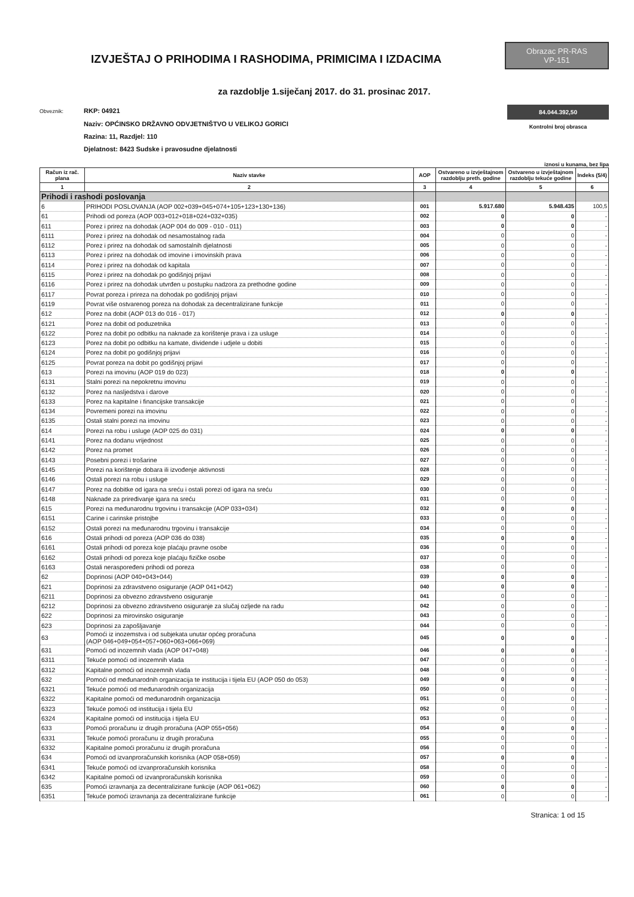IZVJEŠTAJ O PRIHODIMA I RASHODIMA, PRIMICIMA I IZDACIMA
Obrazac PR-RAS
VP-151
za razdoblje 1.siječanj 2017. do 31. prosinac 2017.
Obveznik: RKP: 04921
Naziv: OPĆINSKO DRŽAVNO ODVJETNIŠTVO U VELIKOJ GORICI
Razina: 11, Razdjel: 110
Djelatnost: 8423 Sudske i pravosudne djelatnosti
84.044.392,50
Kontrolni broj obrasca
iznosi u kunama, bez lipa
| Račun iz rač. plana | Naziv stavke | AOP | Ostvareno u izvještajnom razdoblju preth. godine | Ostvareno u izvještajnom razdoblju tekuće godine | Indeks (5/4) |
| --- | --- | --- | --- | --- | --- |
| 1 | 2 | 3 | 4 | 5 | 6 |
| Prihodi i rashodi poslovanja | | | | | |
| 6 | PRIHODI POSLOVANJA (AOP 002+039+045+074+105+123+130+136) | 001 | 5.917.680 | 5.948.435 | 100,5 |
| 61 | Prihodi od poreza (AOP 003+012+018+024+032+035) | 002 | 0 | 0 | - |
| 611 | Porez i prirez na dohodak (AOP 004 do 009 - 010 - 011) | 003 | 0 | 0 | - |
| 6111 | Porez i prirez na dohodak od nesamostalnog rada | 004 | 0 | 0 | - |
| 6112 | Porez i prirez na dohodak od samostalnih djelatnosti | 005 | 0 | 0 | - |
| 6113 | Porez i prirez na dohodak od imovine i imovinskih prava | 006 | 0 | 0 | - |
| 6114 | Porez i prirez na dohodak od kapitala | 007 | 0 | 0 | - |
| 6115 | Porez i prirez na dohodak po godišnjoj prijavi | 008 | 0 | 0 | - |
| 6116 | Porez i prirez na dohodak utvrđen u postupku nadzora za prethodne godine | 009 | 0 | 0 | - |
| 6117 | Povrat poreza i prireza na dohodak po godišnjoj prijavi | 010 | 0 | 0 | - |
| 6119 | Povrat više ostvarenog poreza na dohodak za decentralizirane funkcije | 011 | 0 | 0 | - |
| 612 | Porez na dobit (AOP 013 do 016 - 017) | 012 | 0 | 0 | - |
| 6121 | Porez na dobit od poduzetnika | 013 | 0 | 0 | - |
| 6122 | Porez na dobit po odbitku na naknade za korištenje prava i za usluge | 014 | 0 | 0 | - |
| 6123 | Porez na dobit po odbitku na kamate, dividende i udjele u dobiti | 015 | 0 | 0 | - |
| 6124 | Porez na dobit po godišnjoj prijavi | 016 | 0 | 0 | - |
| 6125 | Povrat poreza na dobit po godišnjoj prijavi | 017 | 0 | 0 | - |
| 613 | Porezi na imovinu (AOP 019 do 023) | 018 | 0 | 0 | - |
| 6131 | Stalni porezi na nepokretnu imovinu | 019 | 0 | 0 | - |
| 6132 | Porez na nasljedstva i darove | 020 | 0 | 0 | - |
| 6133 | Porez na kapitalne i financijske transakcije | 021 | 0 | 0 | - |
| 6134 | Povremeni porezi na imovinu | 022 | 0 | 0 | - |
| 6135 | Ostali stalni porezi na imovinu | 023 | 0 | 0 | - |
| 614 | Porezi na robu i usluge (AOP 025 do 031) | 024 | 0 | 0 | - |
| 6141 | Porez na dodanu vrijednost | 025 | 0 | 0 | - |
| 6142 | Porez na promet | 026 | 0 | 0 | - |
| 6143 | Posebni porezi i trošarine | 027 | 0 | 0 | - |
| 6145 | Porezi na korištenje dobara ili izvođenje aktivnosti | 028 | 0 | 0 | - |
| 6146 | Ostali porezi na robu i usluge | 029 | 0 | 0 | - |
| 6147 | Porez na dobitke od igara na sreću i ostali porezi od igara na sreću | 030 | 0 | 0 | - |
| 6148 | Naknade za priređivanje igara na sreću | 031 | 0 | 0 | - |
| 615 | Porezi na međunarodnu trgovinu i transakcije (AOP 033+034) | 032 | 0 | 0 | - |
| 6151 | Carine i carinske pristojbe | 033 | 0 | 0 | - |
| 6152 | Ostali porezi na međunarodnu trgovinu i transakcije | 034 | 0 | 0 | - |
| 616 | Ostali prihodi od poreza (AOP 036 do 038) | 035 | 0 | 0 | - |
| 6161 | Ostali prihodi od poreza koje plaćaju pravne osobe | 036 | 0 | 0 | - |
| 6162 | Ostali prihodi od poreza koje plaćaju fizičke osobe | 037 | 0 | 0 | - |
| 6163 | Ostali neraspoređeni prihodi od poreza | 038 | 0 | 0 | - |
| 62 | Doprinosi (AOP 040+043+044) | 039 | 0 | 0 | - |
| 621 | Doprinosi za zdravstveno osiguranje (AOP 041+042) | 040 | 0 | 0 | - |
| 6211 | Doprinosi za obvezno zdravstveno osiguranje | 041 | 0 | 0 | - |
| 6212 | Doprinosi za obvezno zdravstveno osiguranje za slučaj ozljede na radu | 042 | 0 | 0 | - |
| 622 | Doprinosi za mirovinsko osiguranje | 043 | 0 | 0 | - |
| 623 | Doprinosi za zapošljavanje | 044 | 0 | 0 | - |
| 63 | Pomoći iz inozemstva i od subjekata unutar općeg proračuna (AOP 046+049+054+057+060+063+066+069) | 045 | 0 | 0 | - |
| 631 | Pomoći od inozemnih vlada (AOP 047+048) | 046 | 0 | 0 | - |
| 6311 | Tekuće pomoći od inozemnih vlada | 047 | 0 | 0 | - |
| 6312 | Kapitalne pomoći od inozemnih vlada | 048 | 0 | 0 | - |
| 632 | Pomoći od međunarodnih organizacija te institucija i tijela EU (AOP 050 do 053) | 049 | 0 | 0 | - |
| 6321 | Tekuće pomoći od međunarodnih organizacija | 050 | 0 | 0 | - |
| 6322 | Kapitalne pomoći od međunarodnih organizacija | 051 | 0 | 0 | - |
| 6323 | Tekuće pomoći od institucija i tijela EU | 052 | 0 | 0 | - |
| 6324 | Kapitalne pomoći od institucija i tijela EU | 053 | 0 | 0 | - |
| 633 | Pomoći proračunu iz drugih proračuna (AOP 055+056) | 054 | 0 | 0 | - |
| 6331 | Tekuće pomoći proračunu iz drugih proračuna | 055 | 0 | 0 | - |
| 6332 | Kapitalne pomoći proračunu iz drugih proračuna | 056 | 0 | 0 | - |
| 634 | Pomoći od izvanproračunskih korisnika (AOP 058+059) | 057 | 0 | 0 | - |
| 6341 | Tekuće pomoći od izvanproračunskih korisnika | 058 | 0 | 0 | - |
| 6342 | Kapitalne pomoći od izvanproračunskih korisnika | 059 | 0 | 0 | - |
| 635 | Pomoći izravnanja za decentralizirane funkcije (AOP 061+062) | 060 | 0 | 0 | - |
| 6351 | Tekuće pomoći izravnanja za decentralizirane funkcije | 061 | 0 | 0 | - |
Stranica: 1 od 15